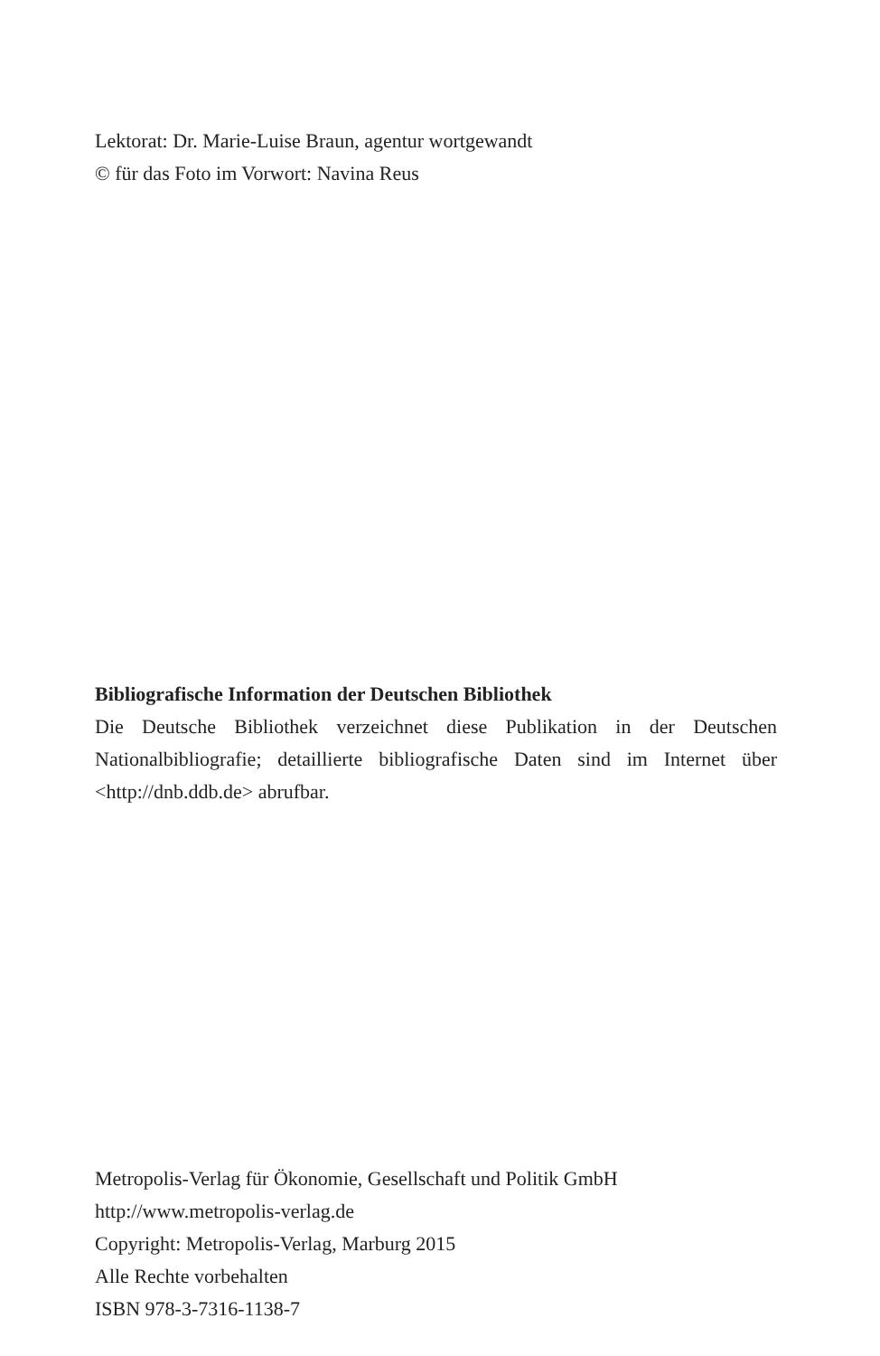Lektorat: Dr. Marie-Luise Braun, agentur wortgewandt
© für das Foto im Vorwort: Navina Reus
Bibliografische Information der Deutschen Bibliothek
Die Deutsche Bibliothek verzeichnet diese Publikation in der Deutschen Nationalbibliografie; detaillierte bibliografische Daten sind im Internet über <http://dnb.ddb.de> abrufbar.
Metropolis-Verlag für Ökonomie, Gesellschaft und Politik GmbH
http://www.metropolis-verlag.de
Copyright: Metropolis-Verlag, Marburg 2015
Alle Rechte vorbehalten
ISBN 978-3-7316-1138-7